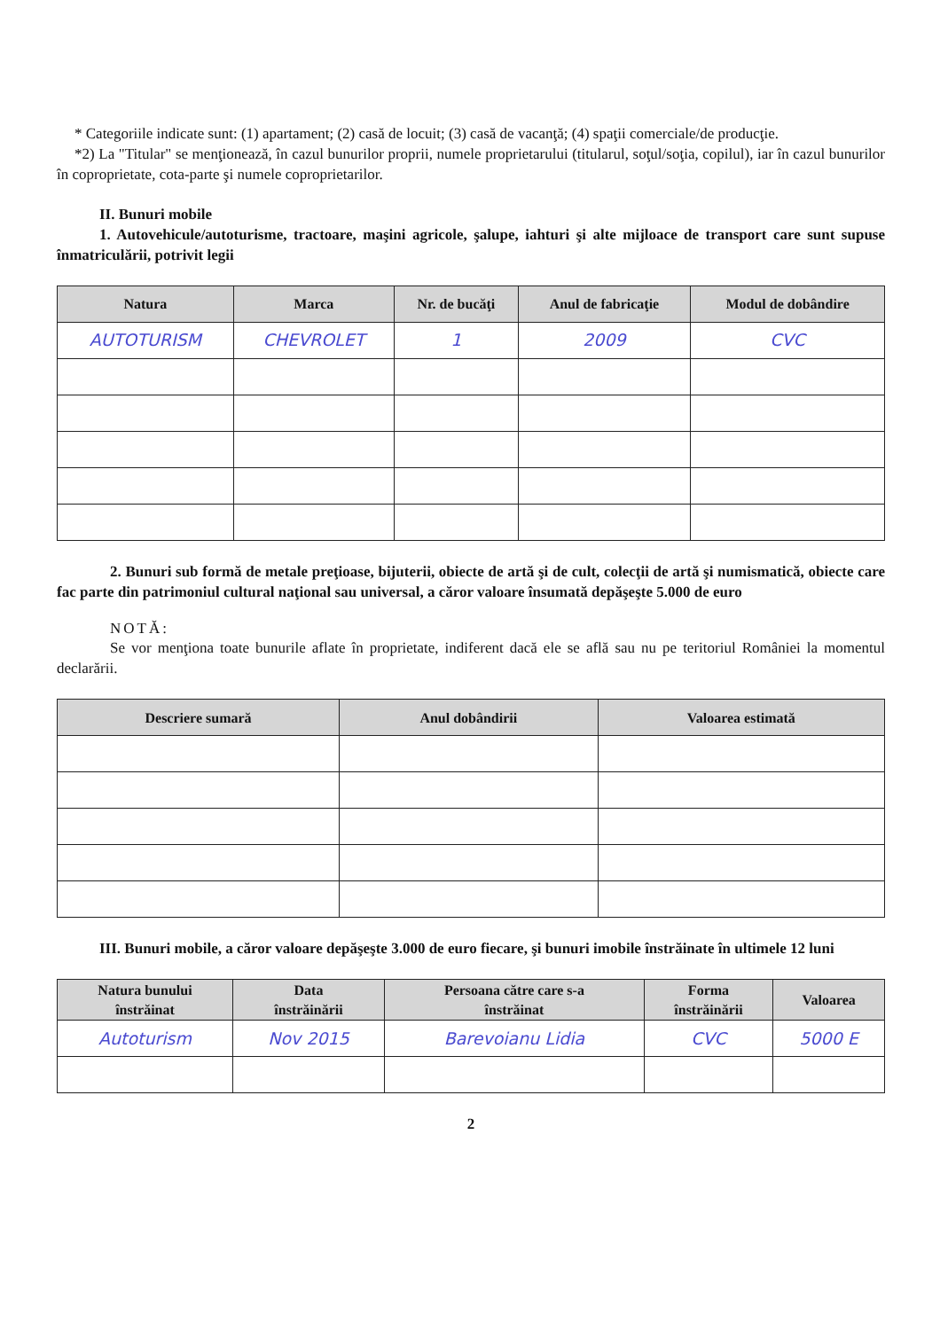* Categoriile indicate sunt: (1) apartament; (2) casă de locuit; (3) casă de vacanţă; (4) spaţii comerciale/de producţie.
*2) La "Titular" se menţionează, în cazul bunurilor proprii, numele proprietarului (titularul, soţul/soţia, copilul), iar în cazul bunurilor în coproprietate, cota-parte şi numele coproprietarilor.
II. Bunuri mobile
1. Autovehicule/autoturisme, tractoare, maşini agricole, şalupe, iahturi şi alte mijloace de transport care sunt supuse înmatriculării, potrivit legii
| Natura | Marca | Nr. de bucăţi | Anul de fabricaţie | Modul de dobândire |
| --- | --- | --- | --- | --- |
| AUTOTURISM | CHEVROLET | 1 | 2009 | CVC |
2. Bunuri sub formă de metale preţioase, bijuterii, obiecte de artă şi de cult, colecţii de artă şi numismatică, obiecte care fac parte din patrimoniul cultural naţional sau universal, a căror valoare însumată depăşeşte 5.000 de euro
NOTĂ:
Se vor menţiona toate bunurile aflate în proprietate, indiferent dacă ele se află sau nu pe teritoriul României la momentul declarării.
| Descriere sumară | Anul dobândirii | Valoarea estimată |
| --- | --- | --- |
III. Bunuri mobile, a căror valoare depăşeşte 3.000 de euro fiecare, şi bunuri imobile înstrăinate în ultimele 12 luni
| Natura bunului înstrăinat | Data înstrăinării | Persoana către care s-a înstrăinat | Forma înstrăinării | Valoarea |
| --- | --- | --- | --- | --- |
| Autoturism | Nov 2015 | Barevoianu Lidia | CVC | 5000 E |
2